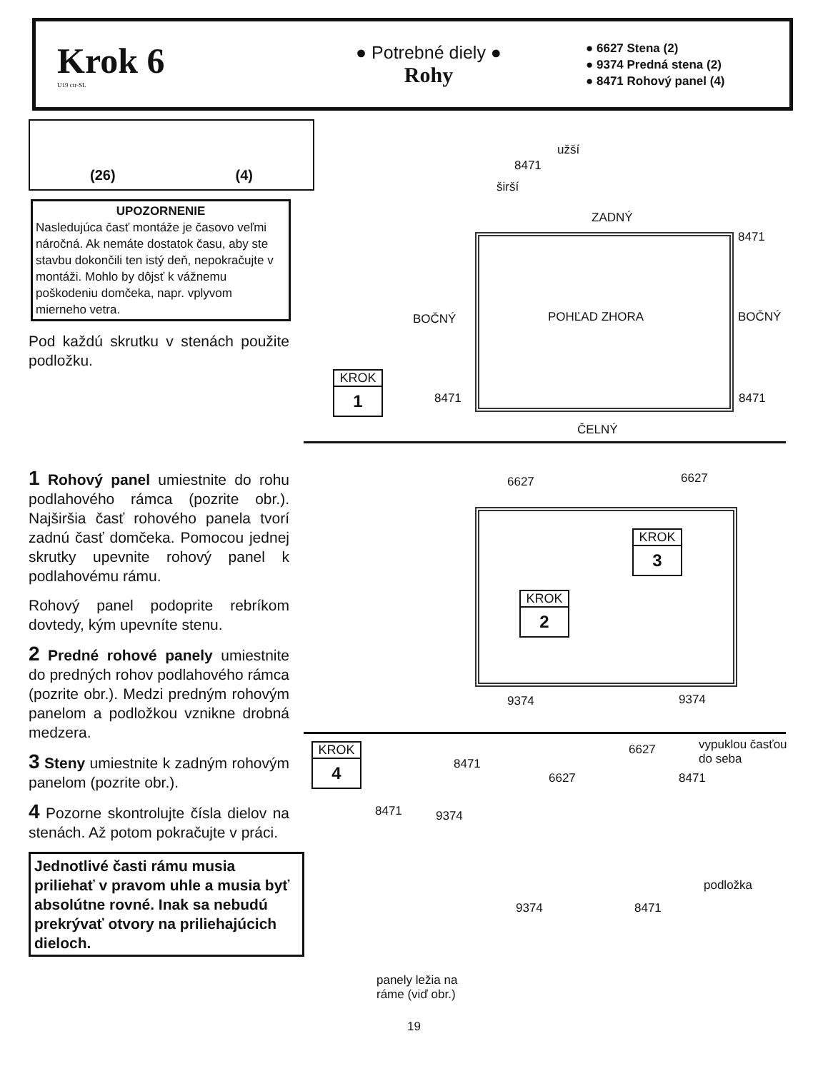Krok 6
U19 ctr-SL
● Potrebné diely ●
Rohy
● 6627 Stena (2)
● 9374 Predná stena (2)
● 8471 Rohový panel (4)
(26) (4)
UPOZORNENIE
Nasledujúca časť montáže je časovo veľmi náročná. Ak nemáte dostatok času, aby ste stavbu dokončili ten istý deň, nepokračujte v montáži. Mohlo by dôjsť k vážnemu poškodeniu domčeka, napr. vplyvom mierneho vetra.
Pod každú skrutku v stenách použite podložku.
1 Rohový panel umiestnite do rohu podlahového rámca (pozrite obr.). Najširšia časť rohového panela tvorí zadnú časť domčeka. Pomocou jednej skrutky upevnite rohový panel k podlahovému rámu.
Rohový panel podoprite rebríkom dovtedy, kým upevníte stenu.
2 Predné rohové panely umiestnite do predných rohov podlahového rámca (pozrite obr.). Medzi predným rohovým panelom a podložkou vznikne drobná medzera.
3 Steny umiestnite k zadným rohovým panelom (pozrite obr.).
4 Pozorne skontrolujte čísla dielov na stenách. Až potom pokračujte v práci.
Jednotlivé časti rámu musia priliehať v pravom uhle a musia byť absolútne rovné. Inak sa nebudú prekrývať otvory na priliehajúcich dieloch.
užší
8471
širší
ZADNÝ
8471
BOČNÝ POHĽAD ZHORA BOČNÝ
8471 8471
ČELNÝ
KROK
1
6627 6627
KROK
3
KROK
2
9374 9374
KROK
4
8471
6627 vypuklou časťou
do seba
6627 8471
8471 9374
podložka
9374 8471
panely ležia na
ráme (viď obr.)
19